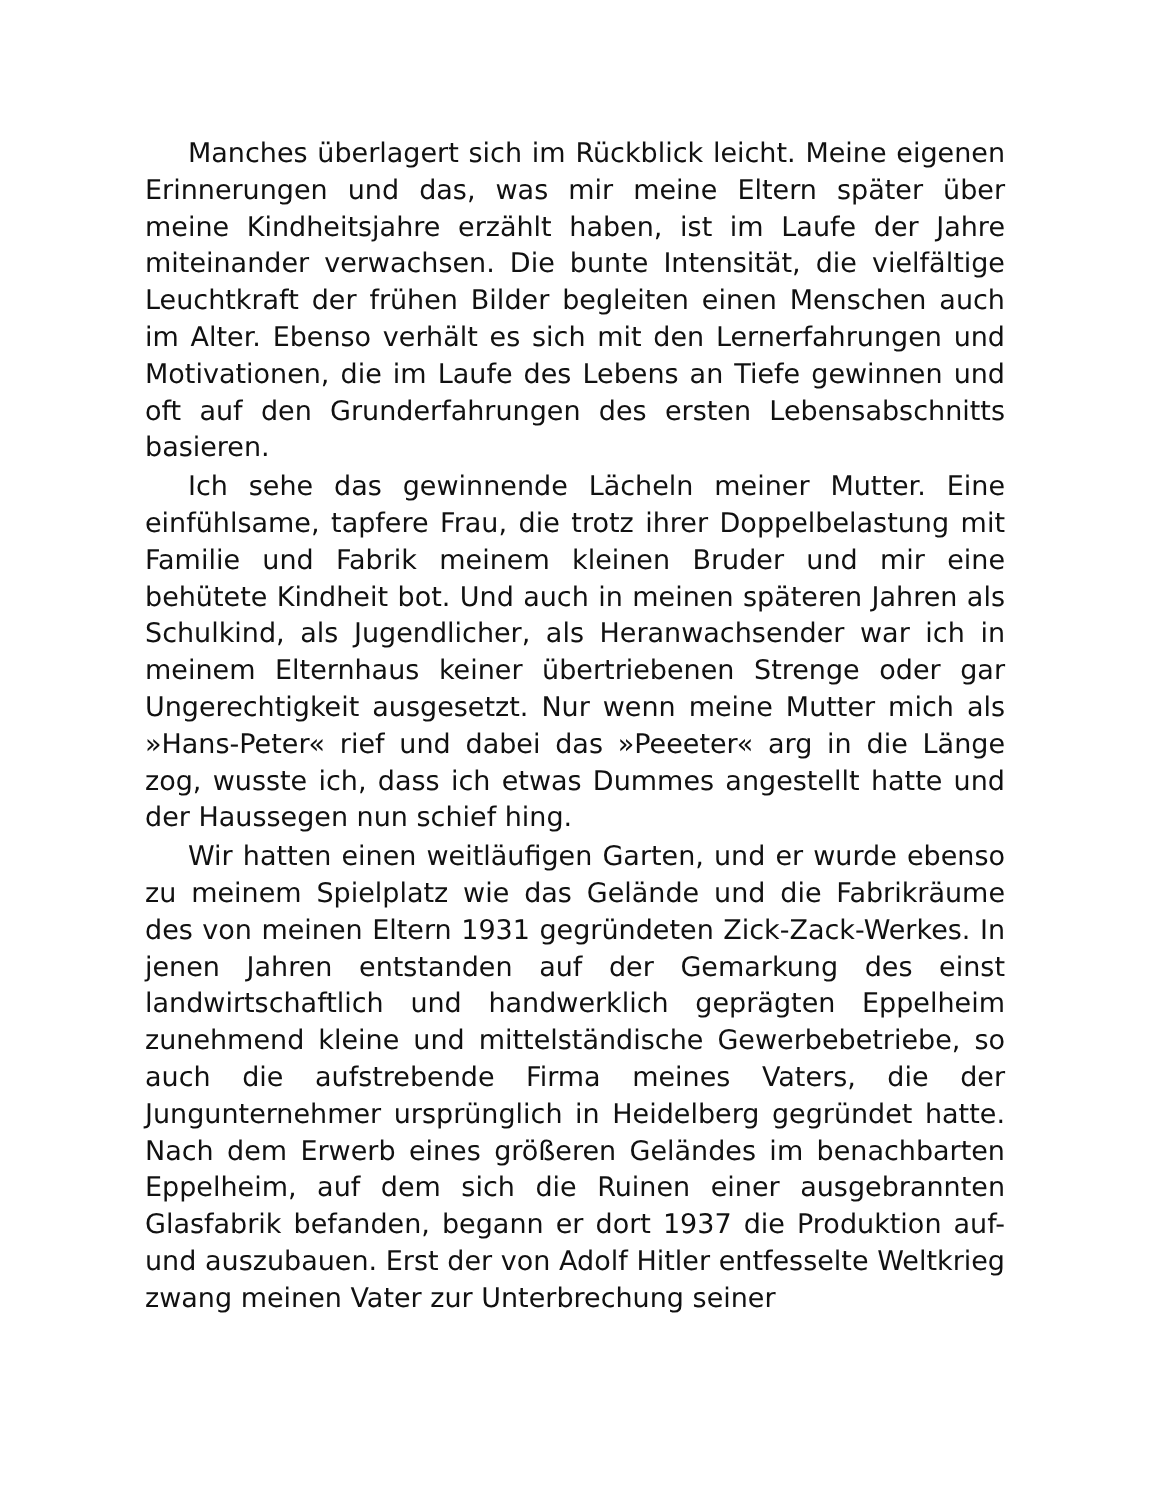Manches überlagert sich im Rückblick leicht. Meine eigenen Erinnerungen und das, was mir meine Eltern später über meine Kindheitsjahre erzählt haben, ist im Laufe der Jahre miteinander verwachsen. Die bunte Intensität, die vielfältige Leuchtkraft der frühen Bilder begleiten einen Menschen auch im Alter. Ebenso verhält es sich mit den Lernerfahrungen und Motivationen, die im Laufe des Lebens an Tiefe gewinnen und oft auf den Grunderfahrungen des ersten Lebensabschnitts basieren.
Ich sehe das gewinnende Lächeln meiner Mutter. Eine einfühlsame, tapfere Frau, die trotz ihrer Doppelbelastung mit Familie und Fabrik meinem kleinen Bruder und mir eine behütete Kindheit bot. Und auch in meinen späteren Jahren als Schulkind, als Jugendlicher, als Heranwachsender war ich in meinem Elternhaus keiner übertriebenen Strenge oder gar Ungerechtigkeit ausgesetzt. Nur wenn meine Mutter mich als »Hans-Peter« rief und dabei das »Peeeter« arg in die Länge zog, wusste ich, dass ich etwas Dummes angestellt hatte und der Haussegen nun schief hing.
Wir hatten einen weitläufigen Garten, und er wurde ebenso zu meinem Spielplatz wie das Gelände und die Fabrikräume des von meinen Eltern 1931 gegründeten Zick-Zack-Werkes. In jenen Jahren entstanden auf der Gemarkung des einst landwirtschaftlich und handwerklich geprägten Eppelheim zunehmend kleine und mittelständische Gewerbebetriebe, so auch die aufstrebende Firma meines Vaters, die der Jungunternehmer ursprünglich in Heidelberg gegründet hatte. Nach dem Erwerb eines größeren Geländes im benachbarten Eppelheim, auf dem sich die Ruinen einer ausgebrannten Glasfabrik befanden, begann er dort 1937 die Produktion auf- und auszubauen. Erst der von Adolf Hitler entfesselte Weltkrieg zwang meinen Vater zur Unterbrechung seiner